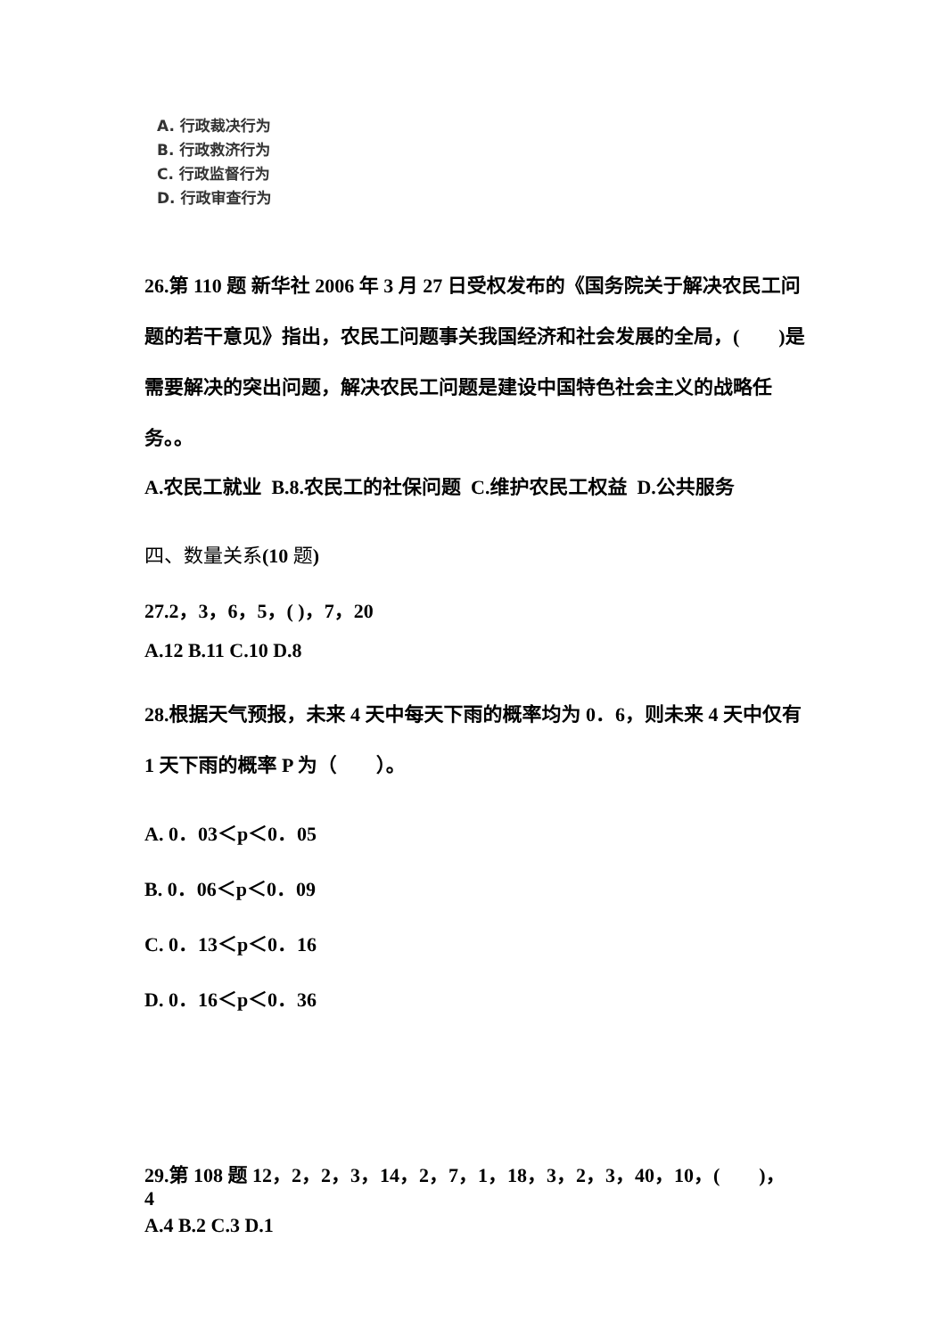A. 行政裁决行为
B. 行政救济行为
C. 行政监督行为
D. 行政审查行为
26.第 110 题 新华社 2006 年 3 月 27 日受权发布的《国务院关于解决农民工问题的若干意见》指出，农民工问题事关我国经济和社会发展的全局，(　　)是需要解决的突出问题，解决农民工问题是建设中国特色社会主义的战略任务。。
A.农民工就业 B.8.农民工的社保问题 C.维护农民工权益 D.公共服务
四、数量关系(10 题)
27.2，3，6，5，( )，7，20
A.12 B.11 C.10 D.8
28.根据天气预报，未来 4 天中每天下雨的概率均为 0．6，则未来 4 天中仅有 1 天下雨的概率 P 为（　　）。
A. 0．03＜p＜0．05
B. 0．06＜p＜0．09
C. 0．13＜p＜0．16
D. 0．16＜p＜0．36
29.第 108 题 12，2，2，3，14，2，7，1，18，3，2，3，40，10，(　　)，
4
A.4 B.2 C.3 D.1